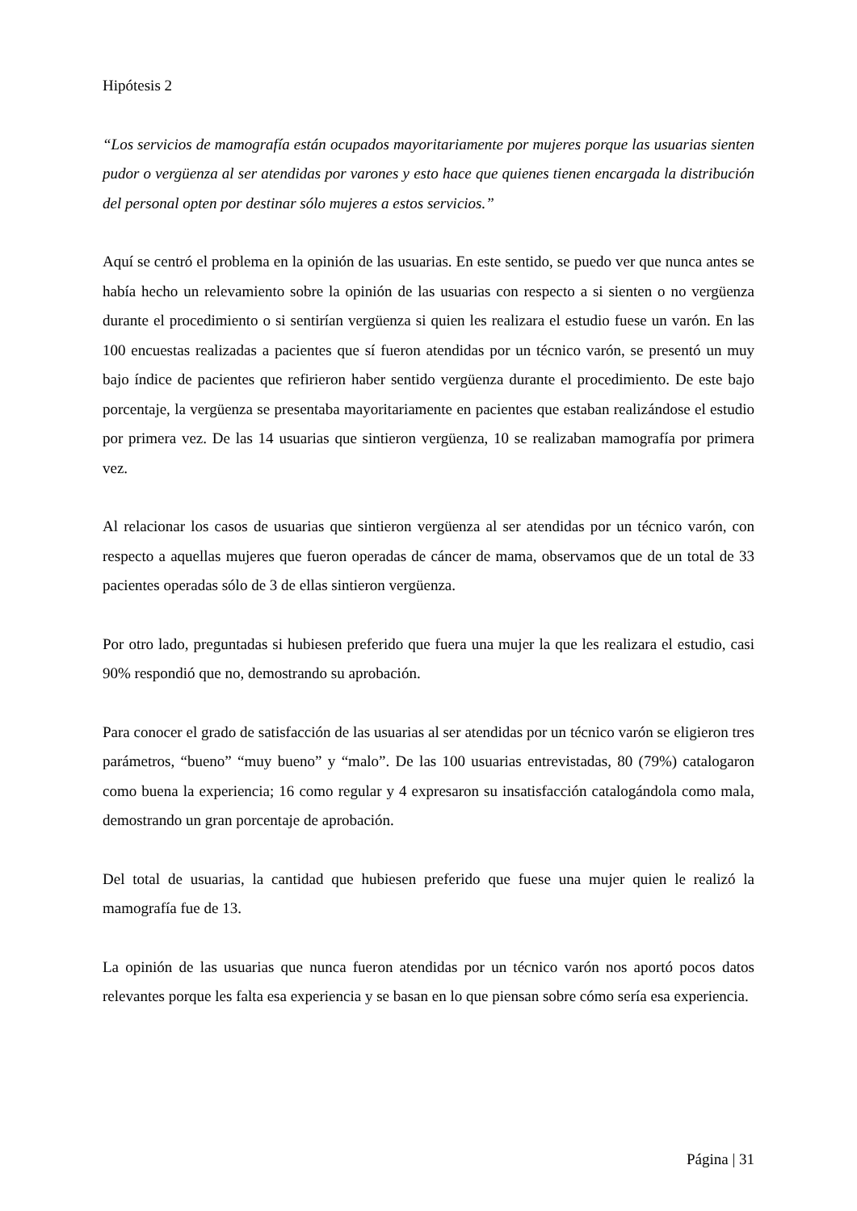Hipótesis 2
“Los servicios de mamografía están ocupados mayoritariamente por mujeres porque las usuarias sienten pudor o vergüenza al ser atendidas por varones y esto hace que quienes tienen encargada la distribución del personal opten por destinar sólo mujeres a estos servicios.”
Aquí se centró el problema en la opinión de las usuarias. En este sentido, se puedo ver que nunca antes se había hecho un relevamiento sobre la opinión de las usuarias con respecto a si sienten o no vergüenza durante el procedimiento o si sentirían vergüenza si quien les realizara el estudio fuese un varón. En las 100 encuestas realizadas a pacientes que sí fueron atendidas por un técnico varón, se presentó un muy bajo índice de pacientes que refirieron haber sentido vergüenza durante el procedimiento. De este bajo porcentaje, la vergüenza se presentaba mayoritariamente en pacientes que estaban realizándose el estudio por primera vez. De las 14 usuarias que sintieron vergüenza, 10 se realizaban mamografía por primera vez.
Al relacionar los casos de usuarias que sintieron vergüenza al ser atendidas por un técnico varón, con respecto a aquellas mujeres que fueron operadas de cáncer de mama, observamos que de un total de 33 pacientes operadas sólo de 3 de ellas sintieron vergüenza.
Por otro lado, preguntadas si hubiesen preferido que fuera una mujer la que les realizara el estudio, casi 90% respondió que no, demostrando su aprobación.
Para conocer el grado de satisfacción de las usuarias al ser atendidas por un técnico varón se eligieron tres parámetros, “bueno” “muy bueno” y “malo”. De las 100 usuarias entrevistadas, 80 (79%) catalogaron como buena la experiencia; 16 como regular y 4 expresaron su insatisfacción catalogándola como mala, demostrando un gran porcentaje de aprobación.
Del total de usuarias, la cantidad que hubiesen preferido que fuese una mujer quien le realizó la mamografía fue de 13.
La opinión de las usuarias que nunca fueron atendidas por un técnico varón nos aportó pocos datos relevantes porque les falta esa experiencia y se basan en lo que piensan sobre cómo sería esa experiencia.
Página | 31